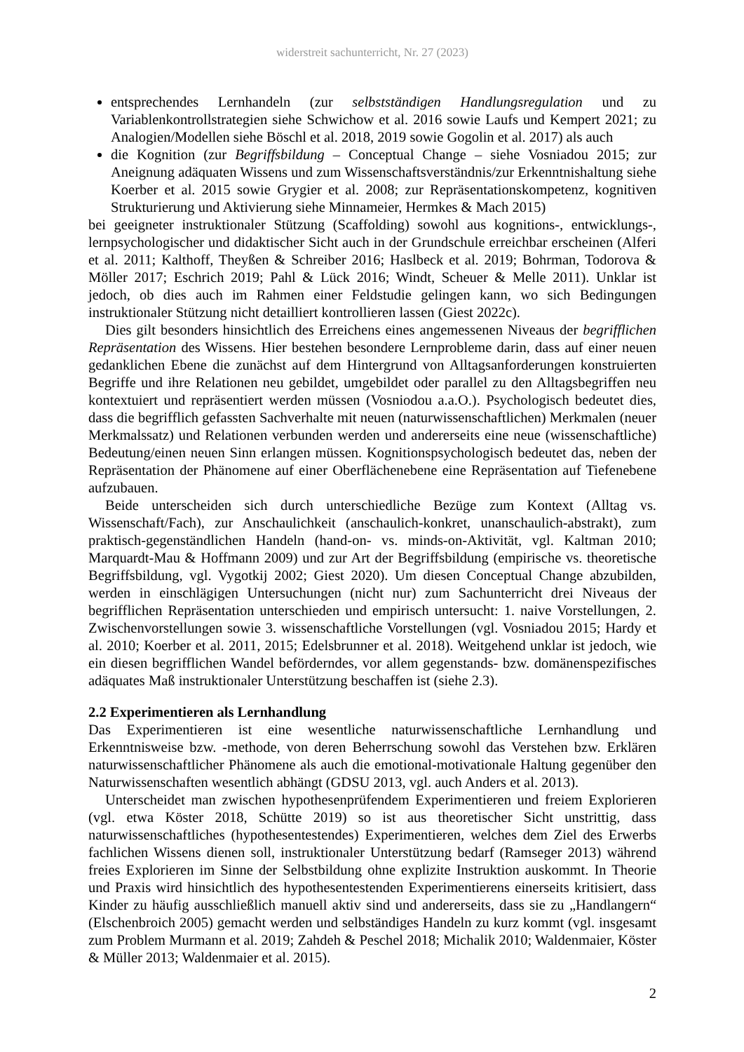widerstreit sachunterricht, Nr. 27 (2023)
entsprechendes Lernhandeln (zur selbstständigen Handlungsregulation und zu Variablenkontrollstrategien siehe Schwichow et al. 2016 sowie Laufs und Kempert 2021; zu Analogien/Modellen siehe Böschl et al. 2018, 2019 sowie Gogolin et al. 2017) als auch
die Kognition (zur Begriffsbildung – Conceptual Change – siehe Vosniadou 2015; zur Aneignung adäquaten Wissens und zum Wissenschaftsverständnis/zur Erkenntnishaltung siehe Koerber et al. 2015 sowie Grygier et al. 2008; zur Repräsentationskompetenz, kognitiven Strukturierung und Aktivierung siehe Minnameier, Hermkes & Mach 2015)
bei geeigneter instruktionaler Stützung (Scaffolding) sowohl aus kognitions-, entwicklungs-, lernpsychologischer und didaktischer Sicht auch in der Grundschule erreichbar erscheinen (Alferi et al. 2011; Kalthoff, Theyßen & Schreiber 2016; Haslbeck et al. 2019; Bohrman, Todorova & Möller 2017; Eschrich 2019; Pahl & Lück 2016; Windt, Scheuer & Melle 2011). Unklar ist jedoch, ob dies auch im Rahmen einer Feldstudie gelingen kann, wo sich Bedingungen instruktionaler Stützung nicht detailliert kontrollieren lassen (Giest 2022c).
Dies gilt besonders hinsichtlich des Erreichens eines angemessenen Niveaus der begrifflichen Repräsentation des Wissens. Hier bestehen besondere Lernprobleme darin, dass auf einer neuen gedanklichen Ebene die zunächst auf dem Hintergrund von Alltagsanforderungen konstruierten Begriffe und ihre Relationen neu gebildet, umgebildet oder parallel zu den Alltagsbegriffen neu kontextuiert und repräsentiert werden müssen (Vosniodou a.a.O.). Psychologisch bedeutet dies, dass die begrifflich gefassten Sachverhalte mit neuen (naturwissenschaftlichen) Merkmalen (neuer Merkmalssatz) und Relationen verbunden werden und andererseits eine neue (wissenschaftliche) Bedeutung/einen neuen Sinn erlangen müssen. Kognitionspsychologisch bedeutet das, neben der Repräsentation der Phänomene auf einer Oberflächenebene eine Repräsentation auf Tiefenebene aufzubauen.
Beide unterscheiden sich durch unterschiedliche Bezüge zum Kontext (Alltag vs. Wissenschaft/Fach), zur Anschaulichkeit (anschaulich-konkret, unanschaulich-abstrakt), zum praktisch-gegenständlichen Handeln (hand-on- vs. minds-on-Aktivität, vgl. Kaltman 2010; Marquardt-Mau & Hoffmann 2009) und zur Art der Begriffsbildung (empirische vs. theoretische Begriffsbildung, vgl. Vygotkij 2002; Giest 2020). Um diesen Conceptual Change abzubilden, werden in einschlägigen Untersuchungen (nicht nur) zum Sachunterricht drei Niveaus der begrifflichen Repräsentation unterschieden und empirisch untersucht: 1. naive Vorstellungen, 2. Zwischenvorstellungen sowie 3. wissenschaftliche Vorstellungen (vgl. Vosniadou 2015; Hardy et al. 2010; Koerber et al. 2011, 2015; Edelsbrunner et al. 2018). Weitgehend unklar ist jedoch, wie ein diesen begrifflichen Wandel beförderndes, vor allem gegenstands- bzw. domänenspezifisches adäquates Maß instruktionaler Unterstützung beschaffen ist (siehe 2.3).
2.2 Experimentieren als Lernhandlung
Das Experimentieren ist eine wesentliche naturwissenschaftliche Lernhandlung und Erkenntnisweise bzw. -methode, von deren Beherrschung sowohl das Verstehen bzw. Erklären naturwissenschaftlicher Phänomene als auch die emotional-motivationale Haltung gegenüber den Naturwissenschaften wesentlich abhängt (GDSU 2013, vgl. auch Anders et al. 2013).
Unterscheidet man zwischen hypothesenprüfendem Experimentieren und freiem Explorieren (vgl. etwa Köster 2018, Schütte 2019) so ist aus theoretischer Sicht unstrittig, dass naturwissenschaftliches (hypothesentestendes) Experimentieren, welches dem Ziel des Erwerbs fachlichen Wissens dienen soll, instruktionaler Unterstützung bedarf (Ramseger 2013) während freies Explorieren im Sinne der Selbstbildung ohne explizite Instruktion auskommt. In Theorie und Praxis wird hinsichtlich des hypothesentestenden Experimentierens einerseits kritisiert, dass Kinder zu häufig ausschließlich manuell aktiv sind und andererseits, dass sie zu „Handlangern“ (Elschenbroich 2005) gemacht werden und selbständiges Handeln zu kurz kommt (vgl. insgesamt zum Problem Murmann et al. 2019; Zahdeh & Peschel 2018; Michalik 2010; Waldenmaier, Köster & Müller 2013; Waldenmaier et al. 2015).
2